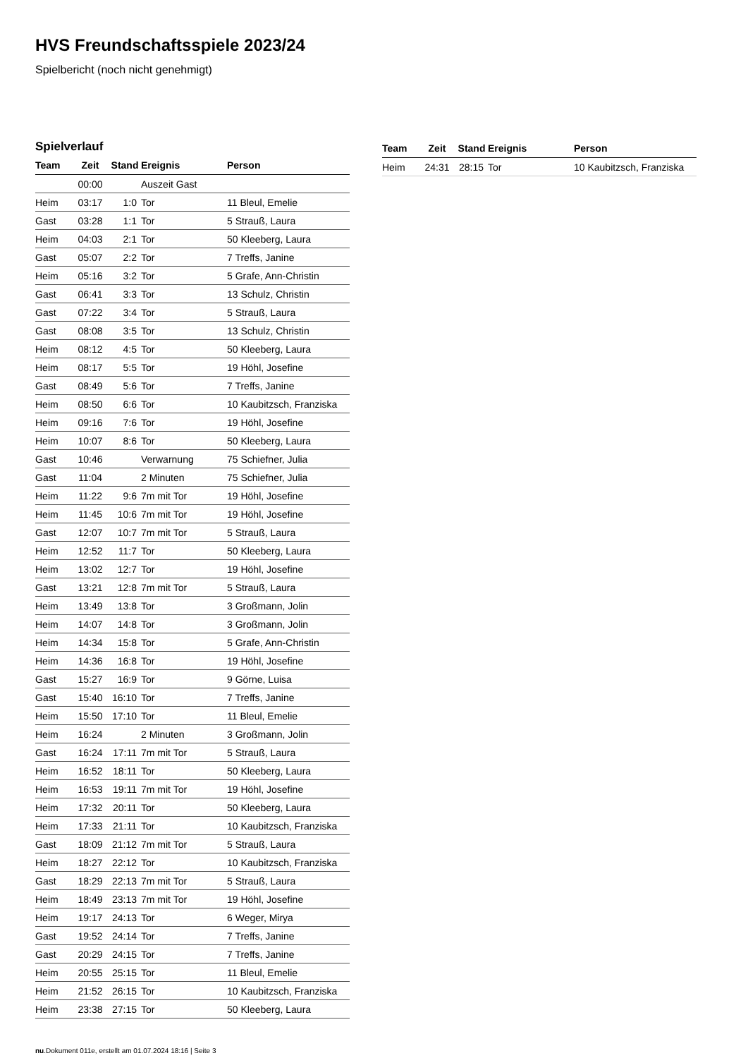HVS Freundschaftsspiele 2023/24
Spielbericht (noch nicht genehmigt)
Spielverlauf
| Team | Zeit | Stand | Ereignis | Person |
| --- | --- | --- | --- | --- |
| | 00:00 | | Auszeit Gast | |
| Heim | 03:17 | 1:0 | Tor | 11 Bleul, Emelie |
| Gast | 03:28 | 1:1 | Tor | 5 Strauß, Laura |
| Heim | 04:03 | 2:1 | Tor | 50 Kleeberg, Laura |
| Gast | 05:07 | 2:2 | Tor | 7 Treffs, Janine |
| Heim | 05:16 | 3:2 | Tor | 5 Grafe, Ann-Christin |
| Gast | 06:41 | 3:3 | Tor | 13 Schulz, Christin |
| Gast | 07:22 | 3:4 | Tor | 5 Strauß, Laura |
| Gast | 08:08 | 3:5 | Tor | 13 Schulz, Christin |
| Heim | 08:12 | 4:5 | Tor | 50 Kleeberg, Laura |
| Heim | 08:17 | 5:5 | Tor | 19 Höhl, Josefine |
| Gast | 08:49 | 5:6 | Tor | 7 Treffs, Janine |
| Heim | 08:50 | 6:6 | Tor | 10 Kaubitzsch, Franziska |
| Heim | 09:16 | 7:6 | Tor | 19 Höhl, Josefine |
| Heim | 10:07 | 8:6 | Tor | 50 Kleeberg, Laura |
| Gast | 10:46 | | Verwarnung | 75 Schiefner, Julia |
| Gast | 11:04 | | 2 Minuten | 75 Schiefner, Julia |
| Heim | 11:22 | 9:6 | 7m mit Tor | 19 Höhl, Josefine |
| Heim | 11:45 | 10:6 | 7m mit Tor | 19 Höhl, Josefine |
| Gast | 12:07 | 10:7 | 7m mit Tor | 5 Strauß, Laura |
| Heim | 12:52 | 11:7 | Tor | 50 Kleeberg, Laura |
| Heim | 13:02 | 12:7 | Tor | 19 Höhl, Josefine |
| Gast | 13:21 | 12:8 | 7m mit Tor | 5 Strauß, Laura |
| Heim | 13:49 | 13:8 | Tor | 3 Großmann, Jolin |
| Heim | 14:07 | 14:8 | Tor | 3 Großmann, Jolin |
| Heim | 14:34 | 15:8 | Tor | 5 Grafe, Ann-Christin |
| Heim | 14:36 | 16:8 | Tor | 19 Höhl, Josefine |
| Gast | 15:27 | 16:9 | Tor | 9 Görne, Luisa |
| Gast | 15:40 | 16:10 | Tor | 7 Treffs, Janine |
| Heim | 15:50 | 17:10 | Tor | 11 Bleul, Emelie |
| Heim | 16:24 | | 2 Minuten | 3 Großmann, Jolin |
| Gast | 16:24 | 17:11 | 7m mit Tor | 5 Strauß, Laura |
| Heim | 16:52 | 18:11 | Tor | 50 Kleeberg, Laura |
| Heim | 16:53 | 19:11 | 7m mit Tor | 19 Höhl, Josefine |
| Heim | 17:32 | 20:11 | Tor | 50 Kleeberg, Laura |
| Heim | 17:33 | 21:11 | Tor | 10 Kaubitzsch, Franziska |
| Gast | 18:09 | 21:12 | 7m mit Tor | 5 Strauß, Laura |
| Heim | 18:27 | 22:12 | Tor | 10 Kaubitzsch, Franziska |
| Gast | 18:29 | 22:13 | 7m mit Tor | 5 Strauß, Laura |
| Heim | 18:49 | 23:13 | 7m mit Tor | 19 Höhl, Josefine |
| Heim | 19:17 | 24:13 | Tor | 6 Weger, Mirya |
| Gast | 19:52 | 24:14 | Tor | 7 Treffs, Janine |
| Gast | 20:29 | 24:15 | Tor | 7 Treffs, Janine |
| Heim | 20:55 | 25:15 | Tor | 11 Bleul, Emelie |
| Heim | 21:52 | 26:15 | Tor | 10 Kaubitzsch, Franziska |
| Heim | 23:38 | 27:15 | Tor | 50 Kleeberg, Laura |
| Team | Zeit | Stand | Ereignis | Person |
| --- | --- | --- | --- | --- |
| Heim | 24:31 | 28:15 | Tor | 10 Kaubitzsch, Franziska |
nu.Dokument 011e, erstellt am 01.07.2024 18:16 | Seite 3